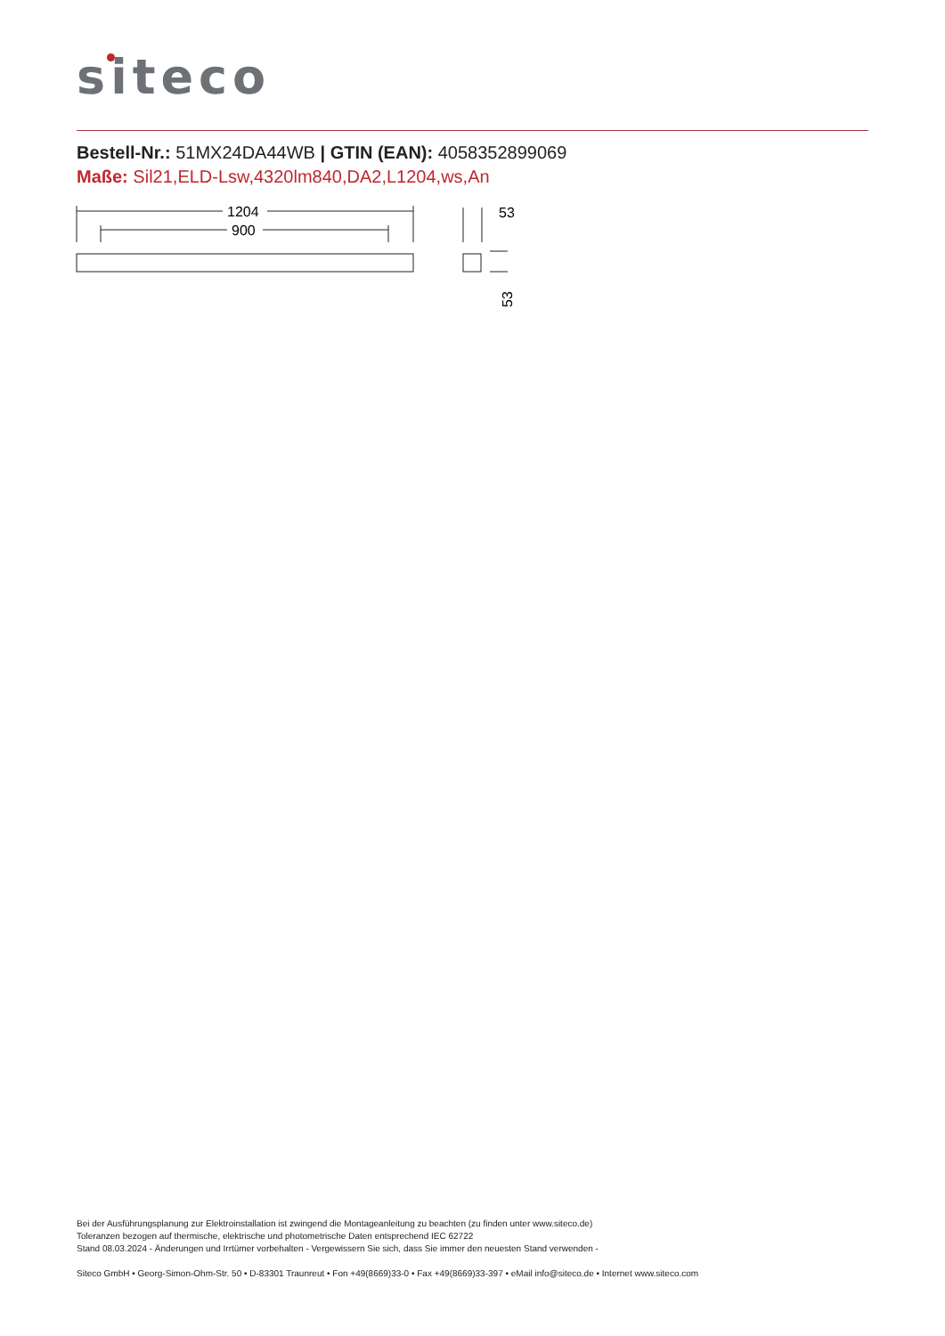siteco
Bestell-Nr.: 51MX24DA44WB | GTIN (EAN): 4058352899069
Maße: Sil21,ELD-Lsw,4320lm840,DA2,L1204,ws,An
1204
900
53
53
Bei der Ausführungsplanung zur Elektroinstallation ist zwingend die Montageanleitung zu beachten (zu finden unter www.siteco.de)
Toleranzen bezogen auf thermische, elektrische und photometrische Daten entsprechend IEC 62722
Stand 08.03.2024 - Änderungen und Irrtümer vorbehalten - Vergewissern Sie sich, dass Sie immer den neuesten Stand verwenden -
Siteco GmbH • Georg-Simon-Ohm-Str. 50 • D-83301 Traunreut • Fon +49(8669)33-0 • Fax +49(8669)33-397 • eMail info@siteco.de • Internet www.siteco.com